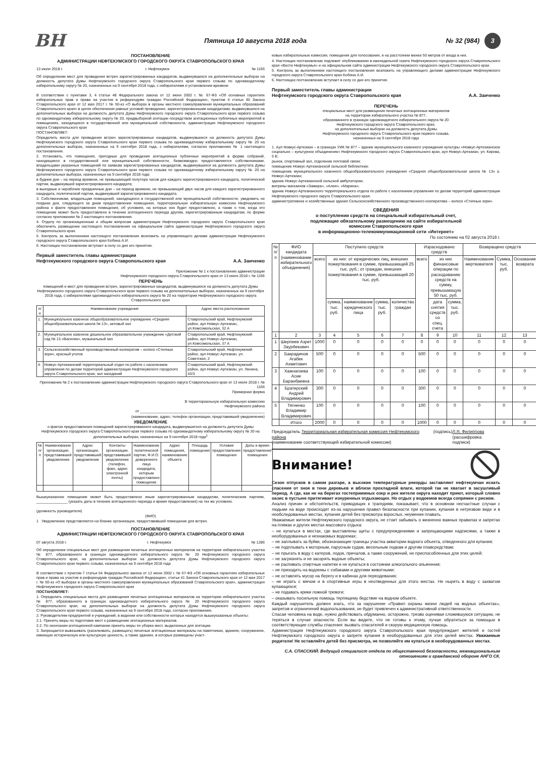ВН Пятница 10 августа 2018 года № 32 (984) 3
ПОСТАНОВЛЕНИЕ
АДМИНИСТРАЦИИ НЕФТЕКУМСКОГО ГОРОДСКОГО ОКРУГА СТАВРОПОЛЬСКОГО КРАЯ
13 июля 2018 г. г. Нефтекумск № 1166
Об определении мест для проведения встреч зарегистрированных кандидатов, выдвинувшихся на дополнительных выборах на должность депутата Думы Нефтекумского городского округа Ставропольского края первого созыва по одномандатному избирательному округу № 20, назначенных на 9 сентября 2018 года, с избирателями и установлении времени
В соответствии с пунктами 3, 4 статьи 48 Федерального закона от 12 июня 2002 г. № 67-ФЗ «Об основных гарантиях избирательных прав и права на участие в референдуме граждан Российской Федерации», пунктом 4 статьи 40 Закона Ставропольского края от 12 мая 2017 г. № 50-кз «О выборах в органы местного самоуправления муниципальных образований Ставропольского края» в целях обеспечения равных условий проведения, зарегистрированными кандидатами, выдвинувшихся на дополнительных выборах на должность депутата Думы Нефтекумского городского округа Ставропольского края первого созыва по одномандатному избирательному округу № 20, предвыборной агитации посредством агитационных публичных мероприятий в помещениях, находящихся в государственной или муниципальной собственности, администрация Нефтекумского городского округа Ставропольского края
ПОСТАНОВЛЯЕТ:
Определить места для проведения встреч зарегистрированных кандидатов, выдвинувшихся на должность депутата Думы Нефтекумского городского округа Ставропольского края первого созыва по одномандатному избирательному округу № 20 на дополнительных выборах, назначенных на 9 сентября 2018 года, с избирателями, согласно приложению № 1 настоящего постановления.
2. Установить, что помещения, пригодные для проведения агитационных публичных мероприятий в форме собраний, находящиеся в государственной или муниципальной собственности, безвозмездно предоставляются собственниками, владельцами указанных помещений по заявкам зарегистрированных кандидатов, выдвинувшихся на должность депутата Думы Нефтекумского городского округа Ставропольского края первого созыва по одномандатному избирательному округу № 20 на дополнительных выборах, назначенных на 9 сентября 2018 года:
в будние дни – на период времени, не превышающий полутора часов для каждого зарегистрированного кандидата, политической партии, выдвинувшей зарегистрированного кандидата;
в выходные и нерабочие праздничные дни – на период времени, не превышающий двух часов для каждого зарегистрированного кандидата, политической партии, выдвинувшей зарегистрированного кандидата.
3. Собственникам, владельцам помещений, находящихся в государственной или муниципальной собственности, уведомить не позднее дня, следующего за днем предоставления помещения, территориальную избирательную комиссию Нефтекумского района о факте предоставления помещения, об условиях, на которых оно будет предоставлено, а также о том, когда это помещение может быть предоставлено в течение агитационного периода другим, зарегистрированным кандидатам, по форме согласно приложению № 2 настоящего постановления.
4. Отделу по организационным и общим вопросам администрации Нефтекумского городского округа Ставропольского края обеспечить размещение настоящего постановления на официальном сайте администрации Нефтекумского городского округа Ставропольского края.
5. Контроль за выполнением настоящего постановления возложить на управляющего делами администрации Нефтекумского городского округа Ставропольского края Бобина А.И.
6. Настоящее постановление вступает в силу со дня его принятия.
Первый заместитель главы администрации
Нефтекумского городского округа Ставропольского края А.А. Заиченко
Приложение № 1 к постановлению администрации
Нефтекумского городского округа Ставропольского края от 13 июля 2018 г. № 1166
ПЕРЕЧЕНЬ
помещений и мест для проведения встреч, зарегистрированных кандидатов, выдвинувшихся на должность депутата Думы Нефтекумского городского округа Ставропольского края первого созыва на дополнительных выборах, назначенных на 9 сентября 2018 года, с избирателями одномандатного избирательного округа № 20 на территории Нефтекумского городского округа Ставропольского края
| п/н | Наименование учреждения | Адрес места расположения |
| --- | --- | --- |
| 1. | Муниципальное казенное общеобразовательное учреждение «Средняя общеобразовательная школа № 13», актовый зал | Ставропольский край, Нефтекумский район, аул Новкус-Артезиан, ул.Комсомольская, 32 А |
| 2. | Муниципальное казенное дошкольное образовательное учреждение «Детский сад № 13 «Василек», музыкальный зал | Ставропольский край, Нефтекумский район, аул Новкус-Артезиан, ул.Комсомольская, 37 А |
| 3. | Сельскохозяйственный производственный кооператив – колхоз «Степные зори», красный уголок | Ставропольский край, Нефтекумский район, аул Новкус-Артезиан, ул. Советская, 2 |
| 4. | Новкус-Артезианский территориальный отдел по работе с населением управления по делам территорий администрации Нефтекумского городского округа Ставропольского края, зал заседаний | Ставропольский край, Нефтекумский район, аул Новкус-Артезиан, ул. Ленина, 43/3 |
Приложение № 2 к постановлению администрации Нефтекумского городского округа Ставропольского края от 13 июля 2018 г. № 1166
Примерная форма
В территориальную избирательную комиссию
Нефтекумского района
от ____________________________________________________________
(наименование, адрес, телефон организации, представившей уведомление)
УВЕДОМЛЕНИЕ
о фактах предоставления помещений зарегистрированного кандидата, выдвинувшегося на должность депутата Думы Нефтекумского городского округа Ставропольского края первого созыва по одномандатному избирательному округу № 20 на дополнительных выборах, назначенных на 9 сентября 2018 года<sup>1</sup>
| № п/п | Наименование организации, представившей уведомление | Адрес организации, представившей уведомление | Контакты организации, представившей уведомление (телефон, факс, адрес электронной почты) | Наименование политической партии, Ф.И.О. доверенного лица кандидата, которым предоставлено помещение | Адрес помещения, наименование объекта | Площадь помещения | Условия предоставления помещения | Даты и время предоставления помещения |
| --- | --- | --- | --- | --- | --- | --- | --- | --- |
Вышеуказанное помещение может быть предоставлено иным зарегистрированным кандидатам, политическим партиям, _______________ (указать даты в течение агитационного периода и время предоставления) на тех же условиях.
(должность руководителя)
(ФИО)
1 Уведомление представляется на бланке организации, предоставившей помещение для встреч.
ПОСТАНОВЛЕНИЕ
АДМИНИСТРАЦИИ НЕФТЕКУМСКОГО ГОРОДСКОГО ОКРУГА СТАВРОПОЛЬСКОГО КРАЯ
07 августа 2018 г. г. Нефтекумск № 1286
Об определении специальных мест для размещения печатных агитационных материалов на территории избирательного участка № 877, образованного в границах одномандатного избирательного округа № 20 Нефтекумского городского округа Ставропольского края, на дополнительных выборах на должность депутата Думы Нефтекумского городского округа Ставропольского края первого созыва, назначенных на 9 сентября 2018 года
В соответствии с пунктом 7 статьи 54 Федерального закона от 12 июня 2002 г. № 67-ФЗ «Об основных гарантиях избирательных прав и права на участие в референдуме граждан Российской Федерации», статьи 41 Закона Ставропольского края от 12 мая 2017 г. № 50-кз «О выборах в органы местного самоуправления муниципальных образований Ставропольского края», администрация Нефтекумского городского округа Ставропольского края
ПОСТАНОВЛЯЕТ:
1. Определить специальные места для размещения печатных агитационных материалов на территории избирательного участка № 877, образованного в границах одномандатного избирательного округа № 20 Нефтекумского городского округа Ставропольского края, на дополнительных выборах на должность депутата Думы Нефтекумского городского округа Ставропольского края первого созыва, назначенных на 9 сентября 2018 года, согласно приложению.
2. Руководителям предприятий и учреждений, в ведении или собственности которых находятся вышеуказанные объекты:
2.1. Принять меры по подготовке мест к размещению агитационных материалов.
2.2. По окончании агитационной кампании принять меры по уборке мест, выделенных для агитации.
3. Запрещается вывешивать (расклеивать, размещать) печатные агитационные материалы на памятниках, зданиях, сооружениях, имеющих историческую или культурную ценность, а также зданиях, в которых размещены участ-
ковые избирательные комиссии, помещения для голосования, и на расстоянии менее 50 метров от входа в них.
4. Настоящее постановление подлежит опубликованию в еженедельной газете Нефтекумского городского округа Ставропольского края «Вести Нефтекумья» и на официальном сайте администрации Нефтекумского городского округа Ставропольского края.
5. Контроль за выполнением настоящего постановления возложить на управляющего делами администрации Нефтекумского городского округа Ставропольского края Бобина А.И.
6. Настоящее постановление вступает в силу со дня его принятия.
Первый заместитель главы администрации
Нефтекумского городского округа Ставропольского края А.А. Заиченко
ПЕРЕЧЕНЬ
специальных мест для размещения печатных агитационных материалов
на территории избирательного участка № 877,
образованного в границах одномандатного избирательного округа № 20
Нефтекумского городского округа Ставропольского края,
на дополнительных выборах на должность депутата Думы
Нефтекумского городского округа Ставропольского края первого созыва,
назначенных на 9 сентября 2018 года
1. Аул Новкус-Артезиан – в границах УИК № 877 – здание муниципального казенного учреждения культуры «Новкус-Артезианское социально – культурное объединение» Нефтекумского городского округа Ставропольского края, аул Новкус-Артезиан, ул. Кирова, 5 Е;
рынок, спортивный зал, отделение почтовой связи;
помещение Новкус-Артезианской сельской библиотеки;
помещение муниципального казенного общеобразовательного учреждения «Средняя общеобразовательная школа № 13» а. Новкус-Артезиан;
здание Новкус-Артезианской сельской амбулатории;
витрины магазинов «Замира», «Алия», «Марина»;
здание Новкус-Артезианского территориального отдела по работе с населением управления по делам территорий администрации Нефтекумского городского округа Ставропольского края;
административное и хозяйственные здания Сельскохозяйственного производственного кооператива – колхоз «Степные зори».
СВЕДЕНИЯ
о поступлении средств на специальный избирательный счет,
подлежащие обязательному размещению на сайте избирательной
комиссии Ставропольского края
в информационно-телекоммуникационной сети «Интернет»
По состоянию на 02 августа 2018 г.
| № п/п | ФИО кандидата (наименование избирательного объединения) | Поступило средств | | | | | Израсходовано средств | | | Возвращено средств | | |
| --- | --- | --- | --- | --- | --- | --- | --- | --- | --- | --- | --- | --- |
| | | всего | из них: от юридических лиц, внешних пожертвования в сумме, превышающей 25 тыс. руб.; от граждан, внешних пожертвования в сумме, превышающей 20 тыс. руб. | | | | всего | из них финансовые операции по расходованию средств на сумму, превышающую 50 тыс. руб. | | Наименование жертвователя | Сумма, тыс. руб. | Основание возврата |
| | | | сумма, тыс. руб. | наименование юридического лица | сумма, тыс. руб. | количество граждан | | дата снятия средств со спец. счета | сумма, тыс. руб. | | | |
| 1 | 2 | 3 | 4 | 5 | 6 | 7 | 8 | 9 | 10 | 11 | 12 | 13 |
| 1 | Шерпеев Азрет Заурбекович | 1000 | 0 | 0 | 0 | 0 | 0 | 0 | 0 | 0 | 0 | 0 |
| 2 | Бакрадинов Агабек Ахметович | 500 | 0 | 0 | 0 | 0 | 500 | 0 | 0 | 0 | 0 | 0 |
| 3 | Хажнагоева Асие Баранбаевна | 100 | 0 | 0 | 0 | 0 | 100 | 0 | 0 | 0 | 0 | 0 |
| 4 | Братерский Андрей Владимирович | 300 | 0 | 0 | 0 | 0 | 300 | 0 | 0 | 0 | 0 | 0 |
| 5 | Тягненко Владимир Владимирович | 100 | 0 | 0 | 0 | 0 | 100 | 0 | 0 | 0 | 0 | 0 |
| | Итого | 2000 | 0 | 0 | 0 | 0 | 1000 | 0 | 0 | 0 | 0 | 0 |
Председатель Территориальная избирательная комиссия Нефтекумского района
(наименование соответствующей избирательной комиссии) (подпись) Л.Я. Филиппова
(расшифровка подписи)
Внимание!
Сезон отпусков в самом разгаре, а высокие температурные рекорды заставляют нефтекумчан искать спасения от зноя в тени деревьев и вблизи прохладной влаги, которой так не хватает в засушливый период. А где, как не на берегах гостеприимных озер и рек жители округа находят приют, который словно оазис в пустыне притягивает изнуренных отдыхающих. Но отдых у водоемов всегда сопряжен с риском.
Анализ причин и обстоятельств, приводящих к трагедиям, показывает, что в основном несчастные случаи с людьми на воде происходят из-за нарушения правил безопасности при купании, купания в нетрезвом виде и в необследованных местах, купания детей без присмотра взрослых, неумения плавать.
Уважаемые жители Нефтекумского городского округа, не стоит забывать о жизненно важных правилах и запретах на пляжах и других местах массового отдыха:
– не купаться в местах, где выставлены щиты с предупреждениями и запрещающими надписями, а также в необорудованных и незнакомых водоемах;
– не заплывать за буйки, обозначающие границы участка акватории водного объекта, отведенного для купания;
– не подплывать к моторным, парусным судам, весельным лодкам и другим плавсредствам;
– не прыгать в воду с катеров, лодок, причалов, а также сооружений, не приспособленных для этих целей;
– не загрязнять и не засорять водные объекты;
– не распивать спиртные напитки и не купаться в состоянии алкогольного опьянения;
– не приходить на водоемы с собаками и другими животными;
– не оставлять мусор на берегу и в кабинах для переодевания;
– не играть с мячом и в спортивные игры в неотведенных для этого местах. Не нырять в воду с захватом купающихся;
– не подавать крики ложной тревоги;
– оказывать посильную помощь терпящему бедствие на водном объекте.
Каждый нарушитель должен знать, что за нарушение «Правил охраны жизни людей на водных объектах», запретов и ограничений водопользования, он будет привлечен к административной ответственности.
Спасая человека на воде, нужно действовать обдуманно, осторожно, трезво оценивая сложившуюся ситуацию, не теряться в случае опасности. Если вы видите, что не готовы к этому, лучше обратиться за помощью в соответствующие службы спасения: вызвать спасателей и скорую медицинскую помощь.
Администрация Нефтекумского городского округа Ставропольского края предупреждает жителей и гостей Нефтекумского городского округа о запрете купания в необорудованных для этих целей местах. Уважаемые родители! Не оставляйте детей без присмотра, не позволяйте им купаться в необорудованных местах.
С.А. СПАССКИЙ. Ведущий специалист отдела по общественной безопасности, межнациональным отношениям и гражданской обороне АНГО СК.